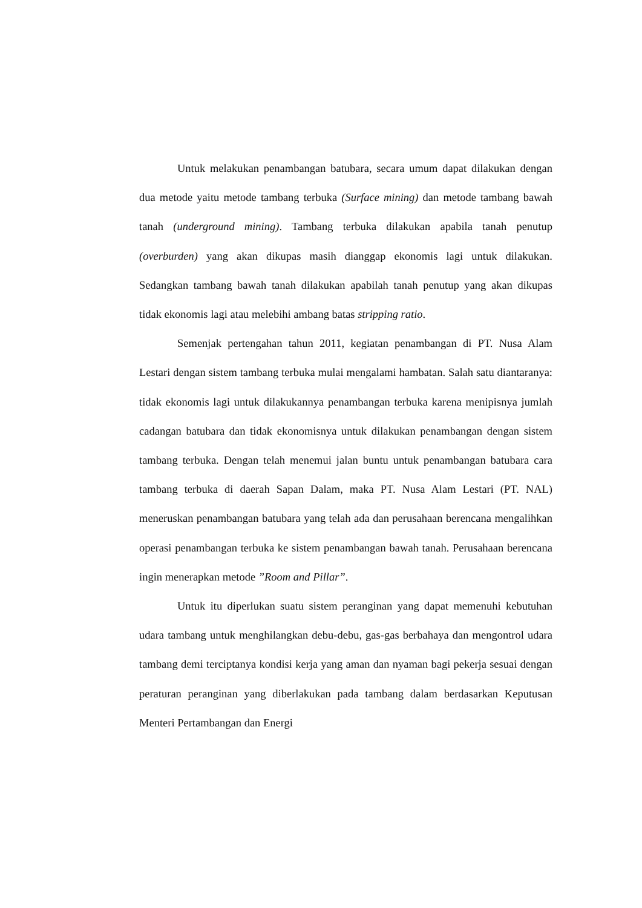Untuk melakukan penambangan batubara, secara umum dapat dilakukan dengan dua metode yaitu metode tambang terbuka (Surface mining) dan metode tambang bawah tanah (underground mining). Tambang terbuka dilakukan apabila tanah penutup (overburden) yang akan dikupas masih dianggap ekonomis lagi untuk dilakukan. Sedangkan tambang bawah tanah dilakukan apabilah tanah penutup yang akan dikupas tidak ekonomis lagi atau melebihi ambang batas stripping ratio.
Semenjak pertengahan tahun 2011, kegiatan penambangan di PT. Nusa Alam Lestari dengan sistem tambang terbuka mulai mengalami hambatan. Salah satu diantaranya: tidak ekonomis lagi untuk dilakukannya penambangan terbuka karena menipisnya jumlah cadangan batubara dan tidak ekonomisnya untuk dilakukan penambangan dengan sistem tambang terbuka. Dengan telah menemui jalan buntu untuk penambangan batubara cara tambang terbuka di daerah Sapan Dalam, maka PT. Nusa Alam Lestari (PT. NAL) meneruskan penambangan batubara yang telah ada dan perusahaan berencana mengalihkan operasi penambangan terbuka ke sistem penambangan bawah tanah. Perusahaan berencana ingin menerapkan metode ”Room and Pillar”.
Untuk itu diperlukan suatu sistem peranginan yang dapat memenuhi kebutuhan udara tambang untuk menghilangkan debu-debu, gas-gas berbahaya dan mengontrol udara tambang demi terciptanya kondisi kerja yang aman dan nyaman bagi pekerja sesuai dengan peraturan peranginan yang diberlakukan pada tambang dalam berdasarkan Keputusan Menteri Pertambangan dan Energi